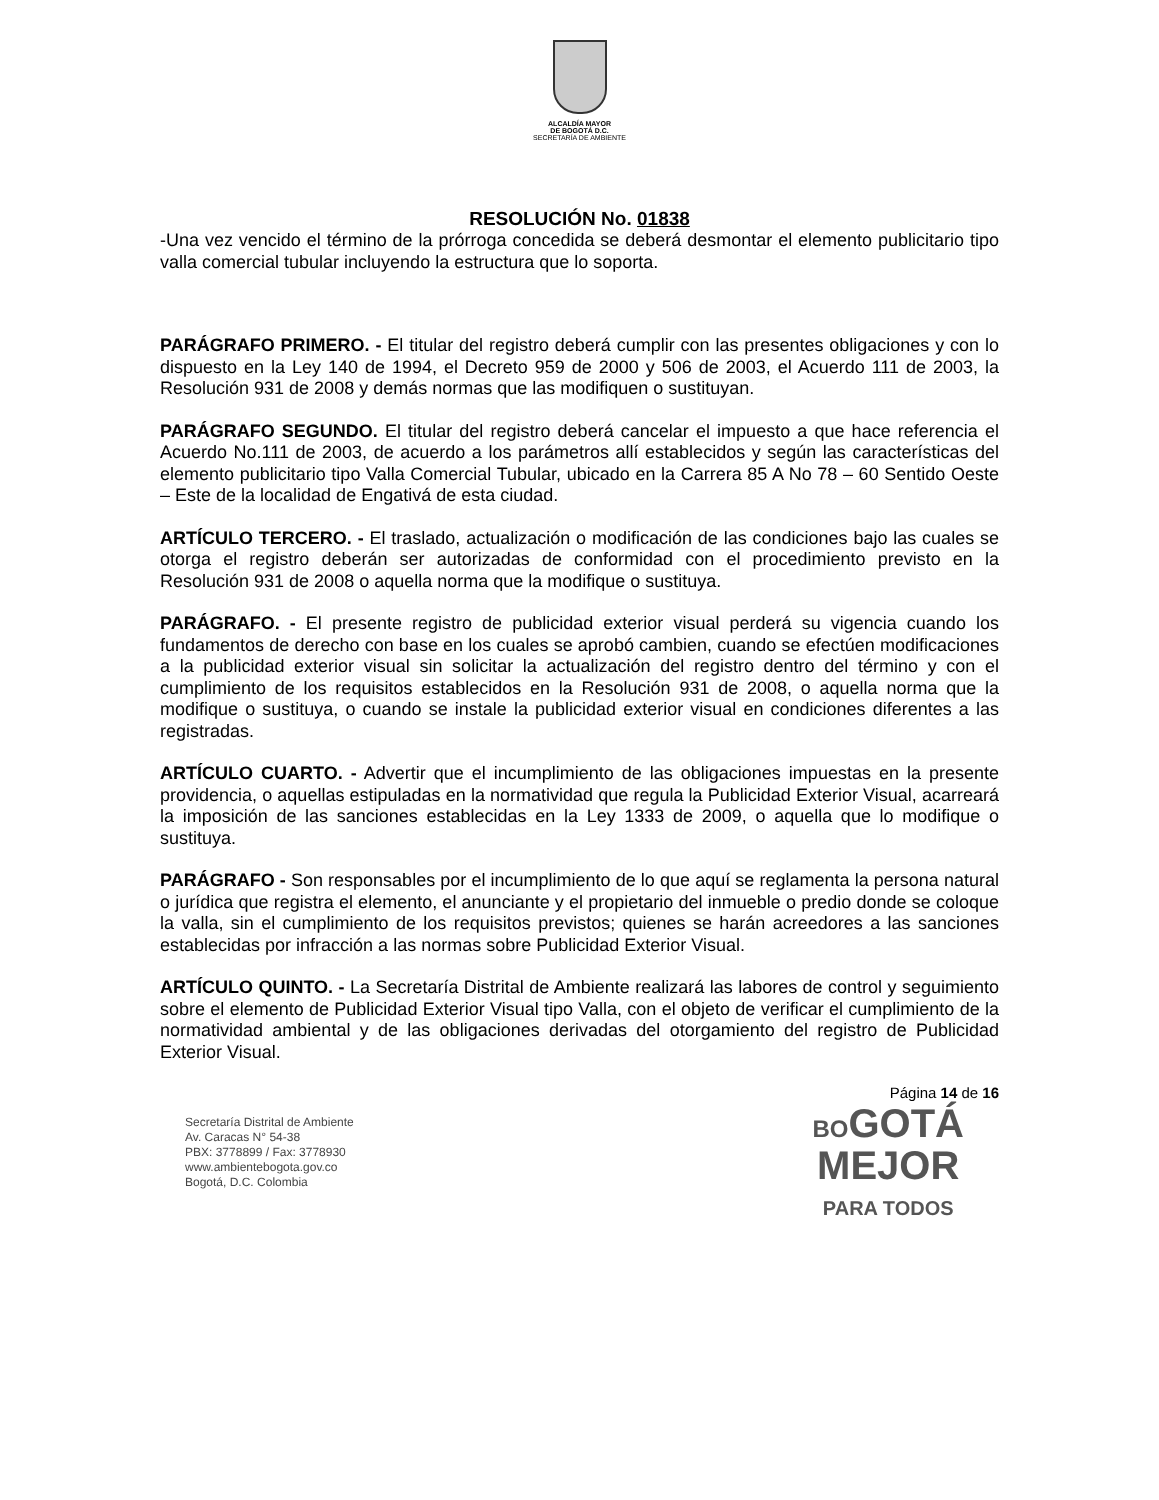ALCALDÍA MAYOR
DE BOGOTÁ D.C.
SECRETARÍA DE AMBIENTE
RESOLUCIÓN No. 01838
-Una vez vencido el término de la prórroga concedida se deberá desmontar el elemento publicitario tipo valla comercial tubular incluyendo la estructura que lo soporta.
PARÁGRAFO PRIMERO. - El titular del registro deberá cumplir con las presentes obligaciones y con lo dispuesto en la Ley 140 de 1994, el Decreto 959 de 2000 y 506 de 2003, el Acuerdo 111 de 2003, la Resolución 931 de 2008 y demás normas que las modifiquen o sustituyan.
PARÁGRAFO SEGUNDO. El titular del registro deberá cancelar el impuesto a que hace referencia el Acuerdo No.111 de 2003, de acuerdo a los parámetros allí establecidos y según las características del elemento publicitario tipo Valla Comercial Tubular, ubicado en la Carrera 85 A No 78 – 60 Sentido Oeste – Este de la localidad de Engativá de esta ciudad.
ARTÍCULO TERCERO. - El traslado, actualización o modificación de las condiciones bajo las cuales se otorga el registro deberán ser autorizadas de conformidad con el procedimiento previsto en la Resolución 931 de 2008 o aquella norma que la modifique o sustituya.
PARÁGRAFO. - El presente registro de publicidad exterior visual perderá su vigencia cuando los fundamentos de derecho con base en los cuales se aprobó cambien, cuando se efectúen modificaciones a la publicidad exterior visual sin solicitar la actualización del registro dentro del término y con el cumplimiento de los requisitos establecidos en la Resolución 931 de 2008, o aquella norma que la modifique o sustituya, o cuando se instale la publicidad exterior visual en condiciones diferentes a las registradas.
ARTÍCULO CUARTO. - Advertir que el incumplimiento de las obligaciones impuestas en la presente providencia, o aquellas estipuladas en la normatividad que regula la Publicidad Exterior Visual, acarreará la imposición de las sanciones establecidas en la Ley 1333 de 2009, o aquella que lo modifique o sustituya.
PARÁGRAFO - Son responsables por el incumplimiento de lo que aquí se reglamenta la persona natural o jurídica que registra el elemento, el anunciante y el propietario del inmueble o predio donde se coloque la valla, sin el cumplimiento de los requisitos previstos; quienes se harán acreedores a las sanciones establecidas por infracción a las normas sobre Publicidad Exterior Visual.
ARTÍCULO QUINTO. - La Secretaría Distrital de Ambiente realizará las labores de control y seguimiento sobre el elemento de Publicidad Exterior Visual tipo Valla, con el objeto de verificar el cumplimiento de la normatividad ambiental y de las obligaciones derivadas del otorgamiento del registro de Publicidad Exterior Visual.
Página 14 de 16
Secretaría Distrital de Ambiente
Av. Caracas N° 54-38
PBX: 3778899 / Fax: 3778930
www.ambientebogota.gov.co
Bogotá, D.C. Colombia
BOGOTÁ
MEJOR
PARA TODOS